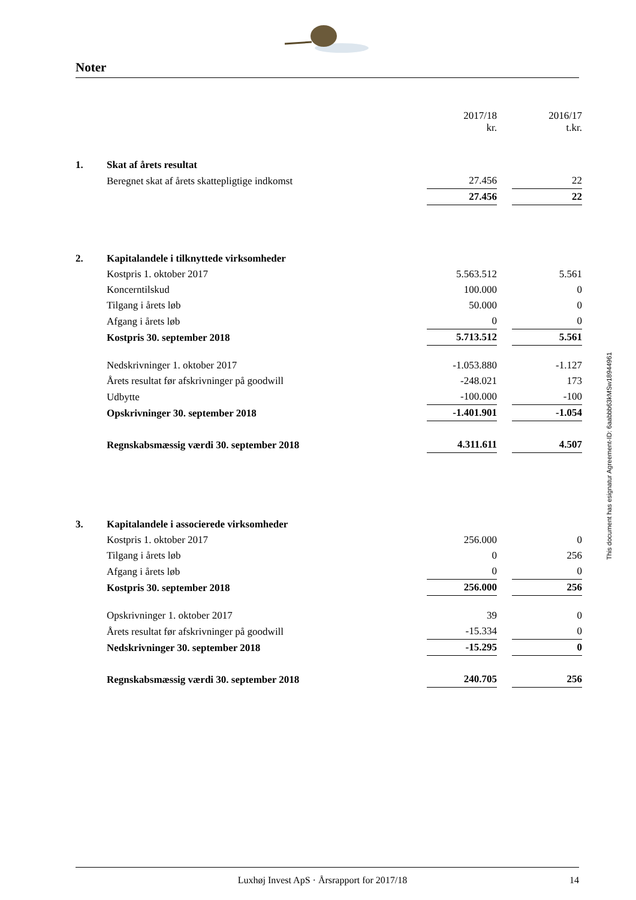Noter
| | | 2017/18 kr. | | 2016/17 t.kr. |
| 1. | Skat af årets resultat | | | |
| | Beregnet skat af årets skattepligtige indkomst | 27.456 | | 22 |
| | | 27.456 | | 22 |
| 2. | Kapitalandele i tilknyttede virksomheder | | | |
| | Kostpris 1. oktober 2017 | 5.563.512 | | 5.561 |
| | Koncerntilskud | 100.000 | | 0 |
| | Tilgang i årets løb | 50.000 | | 0 |
| | Afgang i årets løb | 0 | | 0 |
| | Kostpris 30. september 2018 | 5.713.512 | | 5.561 |
| | Nedskrivninger 1. oktober 2017 | -1.053.880 | | -1.127 |
| | Årets resultat før afskrivninger på goodwill | -248.021 | | 173 |
| | Udbytte | -100.000 | | -100 |
| | Opskrivninger 30. september 2018 | -1.401.901 | | -1.054 |
| | Regnskabsmæssig værdi 30. september 2018 | 4.311.611 | | 4.507 |
| 3. | Kapitalandele i associerede virksomheder | | | |
| | Kostpris 1. oktober 2017 | 256.000 | | 0 |
| | Tilgang i årets løb | 0 | | 256 |
| | Afgang i årets løb | 0 | | 0 |
| | Kostpris 30. september 2018 | 256.000 | | 256 |
| | Opskrivninger 1. oktober 2017 | 39 | | 0 |
| | Årets resultat før afskrivninger på goodwill | -15.334 | | 0 |
| | Nedskrivninger 30. september 2018 | -15.295 | | 0 |
| | Regnskabsmæssig værdi 30. september 2018 | 240.705 | | 256 |
This document has esignatur Agreement-ID: 6aabbb63kMSw18944961
Luxhøj Invest ApS · Årsrapport for 2017/18 14